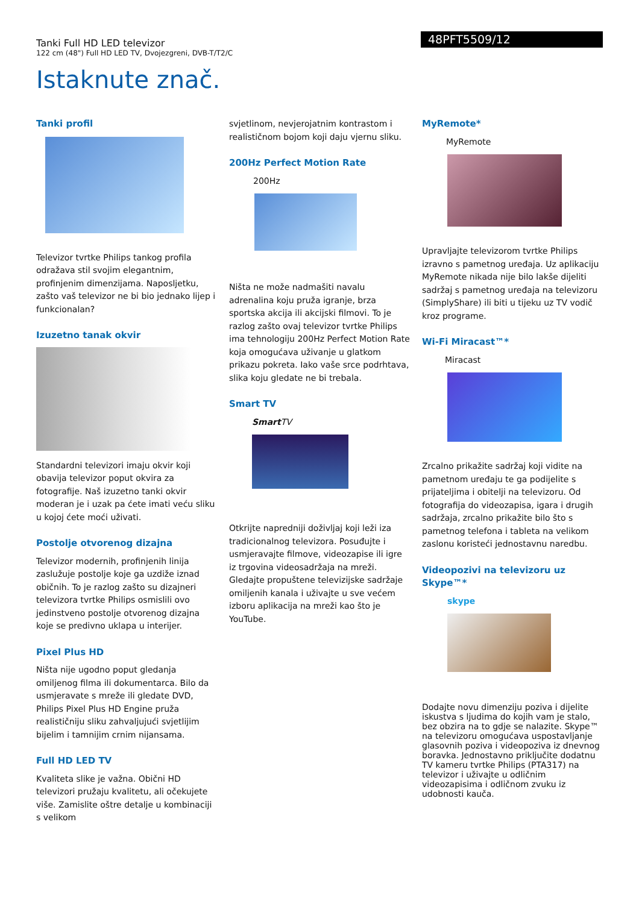Tanki Full HD LED televizor
122 cm (48") Full HD LED TV, Dvojezgreni, DVB-T/T2/C
48PFT5509/12
Istaknute znač.
Tanki profil
Televizor tvrtke Philips tankog profila odražava stil svojim elegantnim, profinjenim dimenzijama. Naposljetku, zašto vaš televizor ne bi bio jednako lijep i funkcionalan?
Izuzetno tanak okvir
Standardni televizori imaju okvir koji obavija televizor poput okvira za fotografije. Naš izuzetno tanki okvir moderan je i uzak pa ćete imati veću sliku u kojoj ćete moći uživati.
Postolje otvorenog dizajna
Televizor modernih, profinjenih linija zaslužuje postolje koje ga uzdiže iznad običnih. To je razlog zašto su dizajneri televizora tvrtke Philips osmislili ovo jedinstveno postolje otvorenog dizajna koje se predivno uklapa u interijer.
Pixel Plus HD
Ništa nije ugodno poput gledanja omiljenog filma ili dokumentarca. Bilo da usmjeravate s mreže ili gledate DVD, Philips Pixel Plus HD Engine pruža realističniju sliku zahvaljujući svjetlijim bijelim i tamnijim crnim nijansama.
Full HD LED TV
Kvaliteta slike je važna. Obični HD televizori pružaju kvalitetu, ali očekujete više. Zamislite oštre detalje u kombinaciji s velikom
svjetlinom, nevjerojatnim kontrastom i realističnom bojom koji daju vjernu sliku.
200Hz Perfect Motion Rate
200Hz
Ništa ne može nadmašiti navalu adrenalina koju pruža igranje, brza sportska akcija ili akcijski filmovi. To je razlog zašto ovaj televizor tvrtke Philips ima tehnologiju 200Hz Perfect Motion Rate koja omogućava uživanje u glatkom prikazu pokreta. Iako vaše srce podrhtava, slika koju gledate ne bi trebala.
Smart TV
Smart TV
Otkrijte napredniji doživljaj koji leži iza tradicionalnog televizora. Posuđujte i usmjeravajte filmove, videozapise ili igre iz trgovina videosadržaja na mreži. Gledajte propuštene televizijske sadržaje omiljenih kanala i uživajte u sve većem izboru aplikacija na mreži kao što je YouTube.
MyRemote*
MyRemote
Upravljajte televizorom tvrtke Philips izravno s pametnog uređaja. Uz aplikaciju MyRemote nikada nije bilo lakše dijeliti sadržaj s pametnog uređaja na televizoru (SimplyShare) ili biti u tijeku uz TV vodič kroz programe.
Wi-Fi Miracast™*
Miracast
Zrcalno prikažite sadržaj koji vidite na pametnom uređaju te ga podijelite s prijateljima i obitelji na televizoru. Od fotografija do videozapisa, igara i drugih sadržaja, zrcalno prikažite bilo što s pametnog telefona i tableta na velikom zaslonu koristeći jednostavnu naredbu.
Videopozivi na televizoru uz Skype™*
skype
Dodajte novu dimenziju poziva i dijelite iskustva s ljudima do kojih vam je stalo, bez obzira na to gdje se nalazite. Skype™ na televizoru omogućava uspostavljanje glasovnih poziva i videopoziva iz dnevnog boravka. Jednostavno priključite dodatnu TV kameru tvrtke Philips (PTA317) na televizor i uživajte u odličnim videozapisima i odličnom zvuku iz udobnosti kauča.